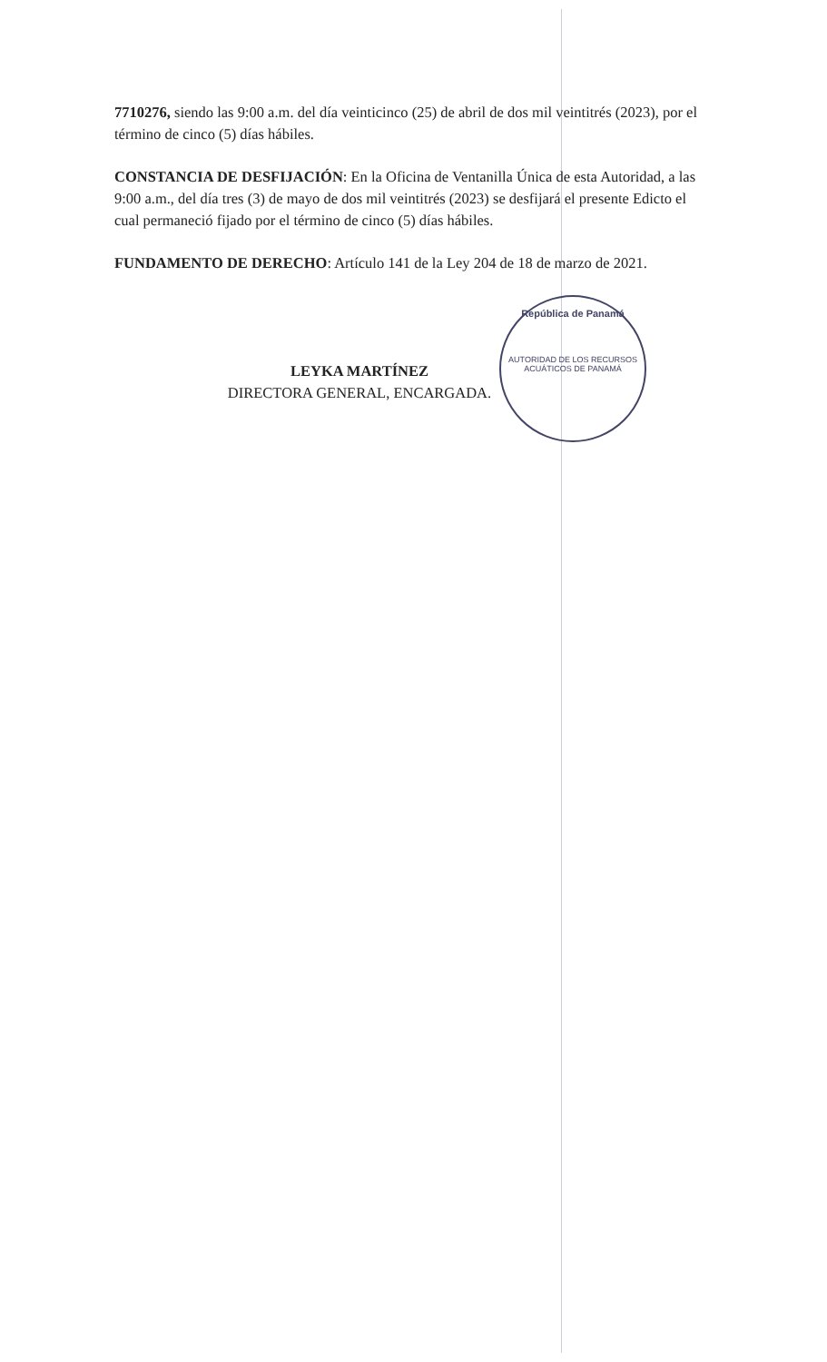República de Panamá
AUTORIDAD DE LOS RECURSOS ACUÁTICOS DE PANAMÁ
7710276, siendo las 9:00 a.m. del día veinticinco (25) de abril de dos mil veintitrés (2023), por el término de cinco (5) días hábiles.
CONSTANCIA DE DESFIJACIÓN: En la Oficina de Ventanilla Única de esta Autoridad, a las 9:00 a.m., del día tres (3) de mayo de dos mil veintitrés (2023) se desfijará el presente Edicto el cual permaneció fijado por el término de cinco (5) días hábiles.
FUNDAMENTO DE DERECHO: Artículo 141 de la Ley 204 de 18 de marzo de 2021.
LEYKA MARTÍNEZ
DIRECTORA GENERAL, ENCARGADA.